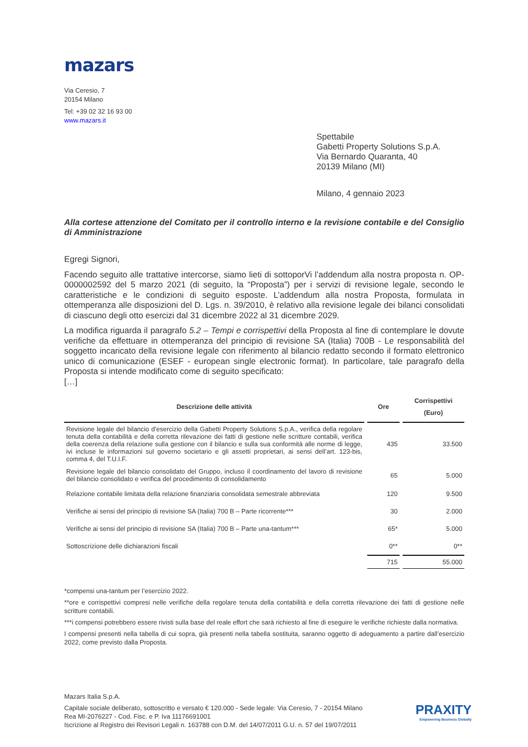mazars
Via Ceresio, 7
20154 Milano
Tel: +39 02 32 16 93 00
www.mazars.it
Spettabile
Gabetti Property Solutions S.p.A.
Via Bernardo Quaranta, 40
20139 Milano (MI)
Milano, 4 gennaio 2023
Alla cortese attenzione del Comitato per il controllo interno e la revisione contabile e del Consiglio di Amministrazione
Egregi Signori,
Facendo seguito alle trattative intercorse, siamo lieti di sottoporVi l’addendum alla nostra proposta n. OP-0000002592 del 5 marzo 2021 (di seguito, la “Proposta”) per i servizi di revisione legale, secondo le caratteristiche e le condizioni di seguito esposte. L’addendum alla nostra Proposta, formulata in ottemperanza alle disposizioni del D. Lgs. n. 39/2010, è relativo alla revisione legale dei bilanci consolidati di ciascuno degli otto esercizi dal 31 dicembre 2022 al 31 dicembre 2029.
La modifica riguarda il paragrafo 5.2 – Tempi e corrispettivi della Proposta al fine di contemplare le dovute verifiche da effettuare in ottemperanza del principio di revisione SA (Italia) 700B - Le responsabilità del soggetto incaricato della revisione legale con riferimento al bilancio redatto secondo il formato elettronico unico di comunicazione (ESEF - european single electronic format). In particolare, tale paragrafo della Proposta si intende modificato come di seguito specificato:
[…]
| Descrizione delle attività | Ore | Corrispettivi (Euro) |
| --- | --- | --- |
| Revisione legale del bilancio d’esercizio della Gabetti Property Solutions S.p.A., verifica della regolare tenuta della contabilità e della corretta rilevazione dei fatti di gestione nelle scritture contabili, verifica della coerenza della relazione sulla gestione con il bilancio e sulla sua conformità alle norme di legge, ivi incluse le informazioni sul governo societario e gli assetti proprietari, ai sensi dell’art. 123-bis, comma 4, del T.U.I.F. | 435 | 33.500 |
| Revisione legale del bilancio consolidato del Gruppo, incluso il coordinamento del lavoro di revisione del bilancio consolidato e verifica del procedimento di consolidamento | 65 | 5.000 |
| Relazione contabile limitata della relazione finanziaria consolidata semestrale abbreviata | 120 | 9.500 |
| Verifiche ai sensi del principio di revisione SA (Italia) 700 B – Parte ricorrente*** | 30 | 2.000 |
| Verifiche ai sensi del principio di revisione SA (Italia) 700 B – Parte una-tantum*** | 65* | 5.000 |
| Sottoscrizione delle dichiarazioni fiscali | 0** | 0** |
| | 715 | 55.000 |
*compensi una-tantum per l’esercizio 2022.
**ore e corrispettivi compresi nelle verifiche della regolare tenuta della contabilità e della corretta rilevazione dei fatti di gestione nelle scritture contabili.
***i compensi potrebbero essere rivisti sulla base del reale effort che sarà richiesto al fine di eseguire le verifiche richieste dalla normativa.
I compensi presenti nella tabella di cui sopra, già presenti nella tabella sostituita, saranno oggetto di adeguamento a partire dall’esercizio 2022, come previsto dalla Proposta.
Mazars Italia S.p.A.
Capitale sociale deliberato, sottoscritto e versato € 120.000 - Sede legale: Via Ceresio, 7 - 20154 Milano
Rea MI-2076227 - Cod. Fisc. e P. Iva 11176691001
Iscrizione al Registro dei Revisori Legali n. 163788 con D.M. del 14/07/2011 G.U. n. 57 del 19/07/2011
PRAXITY
Empowering Business Globally